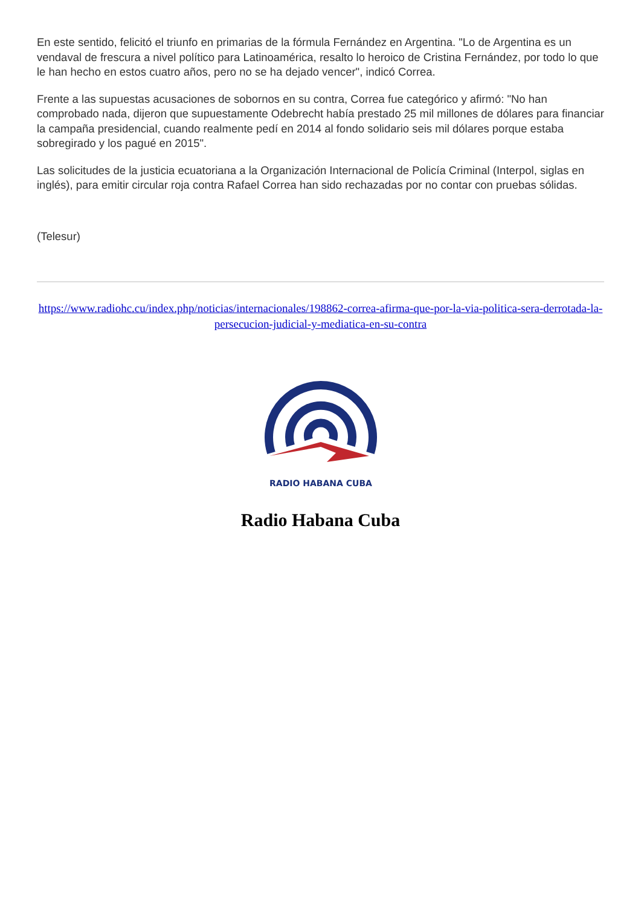En este sentido, felicitó el triunfo en primarias de la fórmula Fernández en Argentina. "Lo de Argentina es un vendaval de frescura a nivel político para Latinoamérica, resalto lo heroico de Cristina Fernández, por todo lo que le han hecho en estos cuatro años, pero no se ha dejado vencer", indicó Correa.
Frente a las supuestas acusaciones de sobornos en su contra, Correa fue categórico y afirmó: "No han comprobado nada, dijeron que supuestamente Odebrecht había prestado 25 mil millones de dólares para financiar la campaña presidencial, cuando realmente pedí en 2014 al fondo solidario seis mil dólares porque estaba sobregirado y los pagué en 2015".
Las solicitudes de la justicia ecuatoriana a la Organización Internacional de Policía Criminal (Interpol, siglas en inglés), para emitir circular roja contra Rafael Correa han sido rechazadas por no contar con pruebas sólidas.
(Telesur)
https://www.radiohc.cu/index.php/noticias/internacionales/198862-correa-afirma-que-por-la-via-politica-sera-derrotada-la-persecucion-judicial-y-mediatica-en-su-contra
RADIO HABANA CUBA
Radio Habana Cuba